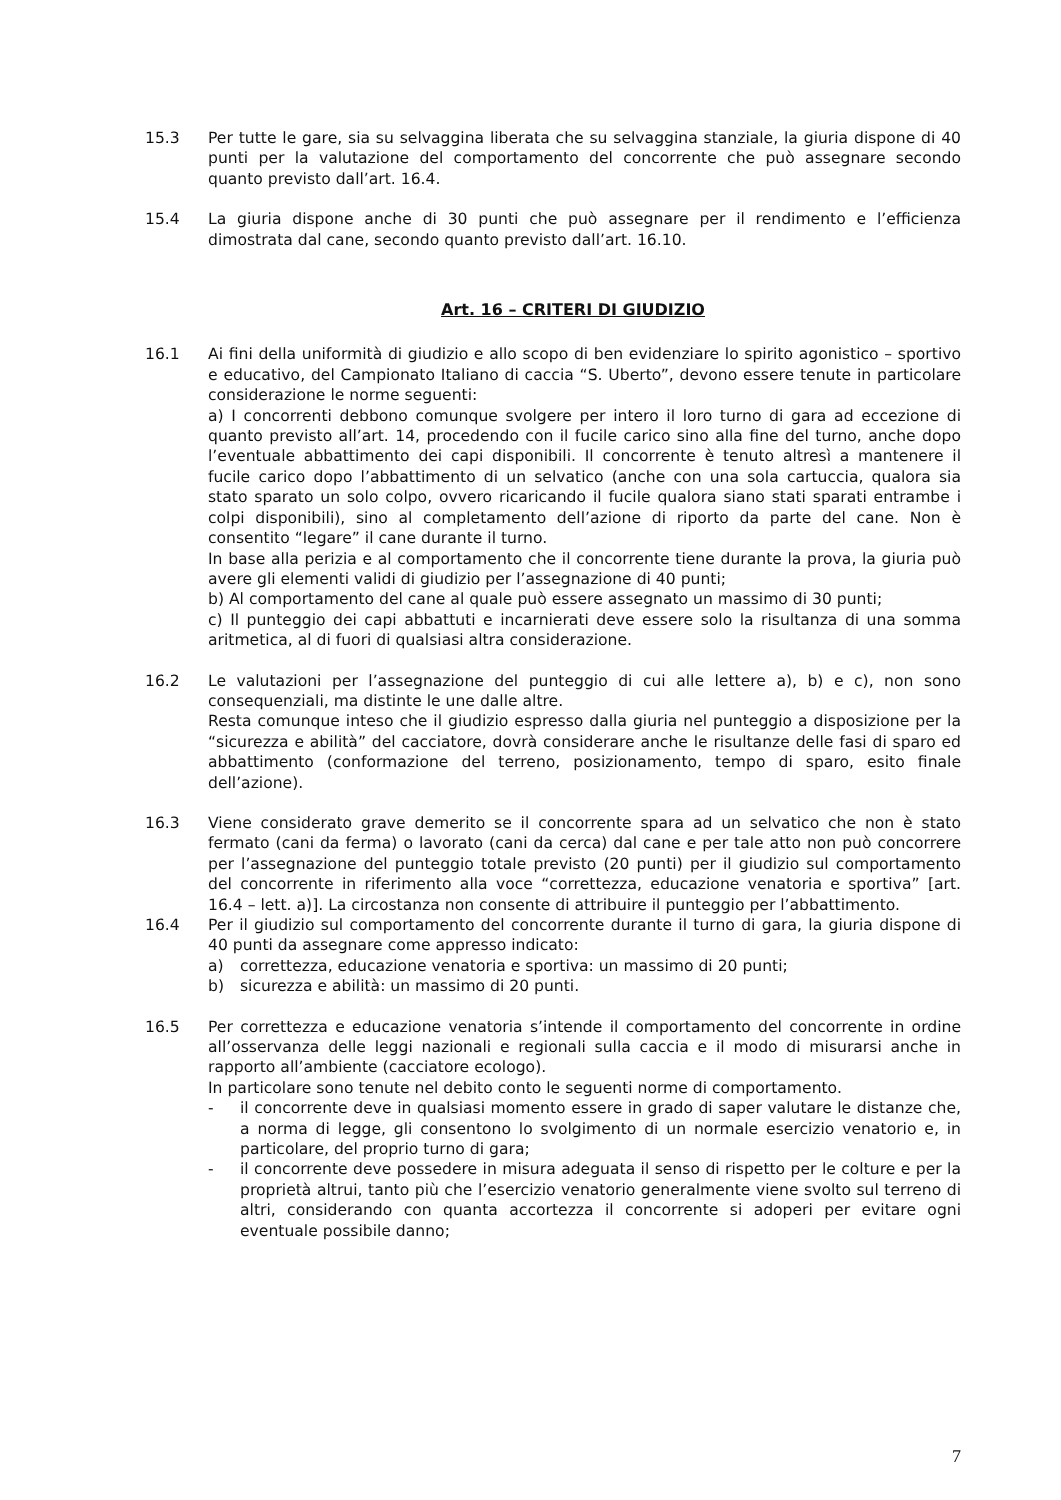15.3 Per tutte le gare, sia su selvaggina liberata che su selvaggina stanziale, la giuria dispone di 40 punti per la valutazione del comportamento del concorrente che può assegnare secondo quanto previsto dall’art. 16.4.
15.4 La giuria dispone anche di 30 punti che può assegnare per il rendimento e l’efficienza dimostrata dal cane, secondo quanto previsto dall’art. 16.10.
Art. 16 – CRITERI DI GIUDIZIO
16.1 Ai fini della uniformità di giudizio e allo scopo di ben evidenziare lo spirito agonistico – sportivo e educativo, del Campionato Italiano di caccia “S. Uberto”, devono essere tenute in particolare considerazione le norme seguenti:
a) I concorrenti debbono comunque svolgere per intero il loro turno di gara ad eccezione di quanto previsto all’art. 14, procedendo con il fucile carico sino alla fine del turno, anche dopo l’eventuale abbattimento dei capi disponibili. Il concorrente è tenuto altresì a mantenere il fucile carico dopo l’abbattimento di un selvatico (anche con una sola cartuccia, qualora sia stato sparato un solo colpo, ovvero ricaricando il fucile qualora siano stati sparati entrambe i colpi disponibili), sino al completamento dell’azione di riporto da parte del cane. Non è consentito “legare” il cane durante il turno.
In base alla perizia e al comportamento che il concorrente tiene durante la prova, la giuria può avere gli elementi validi di giudizio per l’assegnazione di 40 punti;
b) Al comportamento del cane al quale può essere assegnato un massimo di 30 punti;
c) Il punteggio dei capi abbattuti e incarnierati deve essere solo la risultanza di una somma aritmetica, al di fuori di qualsiasi altra considerazione.
16.2 Le valutazioni per l’assegnazione del punteggio di cui alle lettere a), b) e c), non sono consequenziali, ma distinte le une dalle altre.
Resta comunque inteso che il giudizio espresso dalla giuria nel punteggio a disposizione per la “sicurezza e abilità” del cacciatore, dovrà considerare anche le risultanze delle fasi di sparo ed abbattimento (conformazione del terreno, posizionamento, tempo di sparo, esito finale dell’azione).
16.3 Viene considerato grave demerito se il concorrente spara ad un selvatico che non è stato fermato (cani da ferma) o lavorato (cani da cerca) dal cane e per tale atto non può concorrere per l’assegnazione del punteggio totale previsto (20 punti) per il giudizio sul comportamento del concorrente in riferimento alla voce “correttezza, educazione venatoria e sportiva” [art. 16.4 – lett. a)]. La circostanza non consente di attribuire il punteggio per l’abbattimento.
16.4 Per il giudizio sul comportamento del concorrente durante il turno di gara, la giuria dispone di 40 punti da assegnare come appresso indicato:
a) correttezza, educazione venatoria e sportiva: un massimo di 20 punti;
b) sicurezza e abilità: un massimo di 20 punti.
16.5 Per correttezza e educazione venatoria s’intende il comportamento del concorrente in ordine all’osservanza delle leggi nazionali e regionali sulla caccia e il modo di misurarsi anche in rapporto all’ambiente (cacciatore ecologo).
In particolare sono tenute nel debito conto le seguenti norme di comportamento.
- il concorrente deve in qualsiasi momento essere in grado di saper valutare le distanze che, a norma di legge, gli consentono lo svolgimento di un normale esercizio venatorio e, in particolare, del proprio turno di gara;
- il concorrente deve possedere in misura adeguata il senso di rispetto per le colture e per la proprietà altrui, tanto più che l’esercizio venatorio generalmente viene svolto sul terreno di altri, considerando con quanta accortezza il concorrente si adoperi per evitare ogni eventuale possibile danno;
7